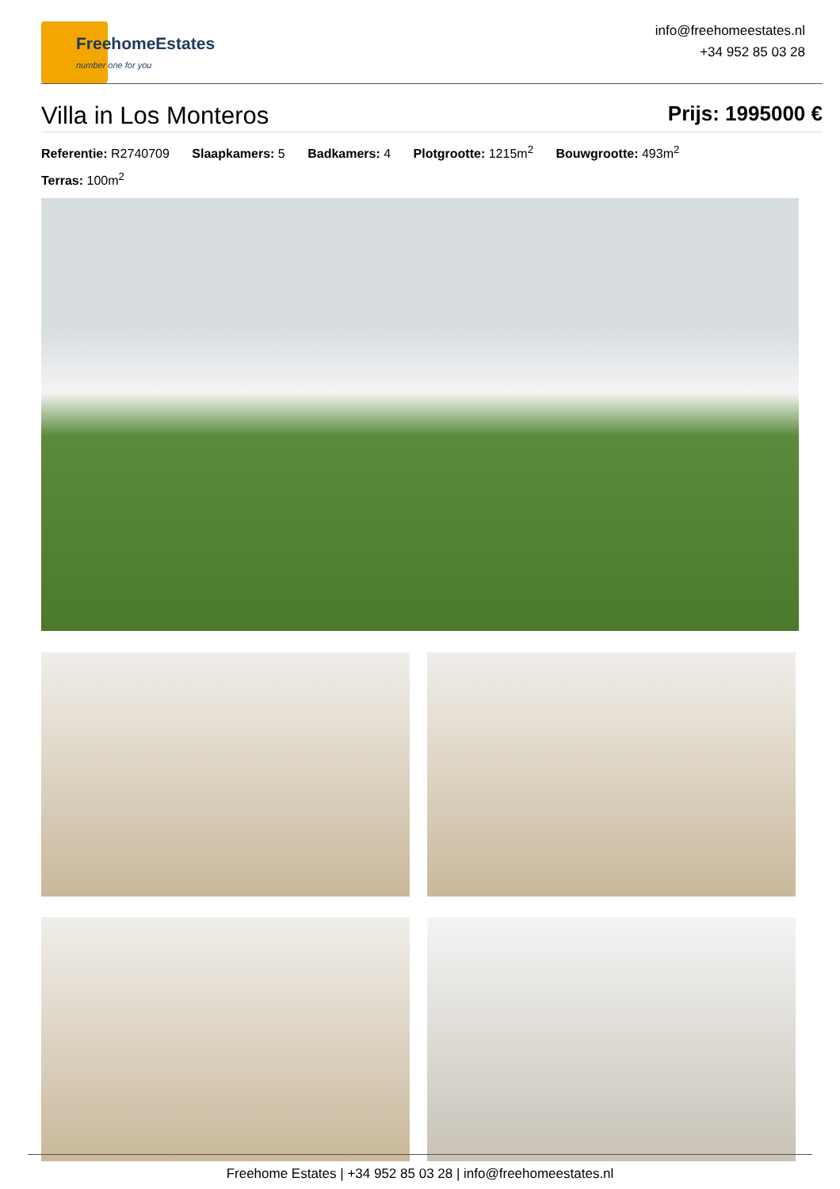FreehomeEstates
number one for you
info@freehomeestates.nl
+34 952 85 03 28
Villa in Los Monteros
Prijs: 1995000 €
Referentie: R2740709 Slaapkamers: 5 Badkamers: 4 Plotgrootte: 1215m<sup>2</sup> Bouwgrootte: 493m<sup>2</sup>
Terras: 100m<sup>2</sup>
Freehome Estates | +34 952 85 03 28 | info@freehomeestates.nl